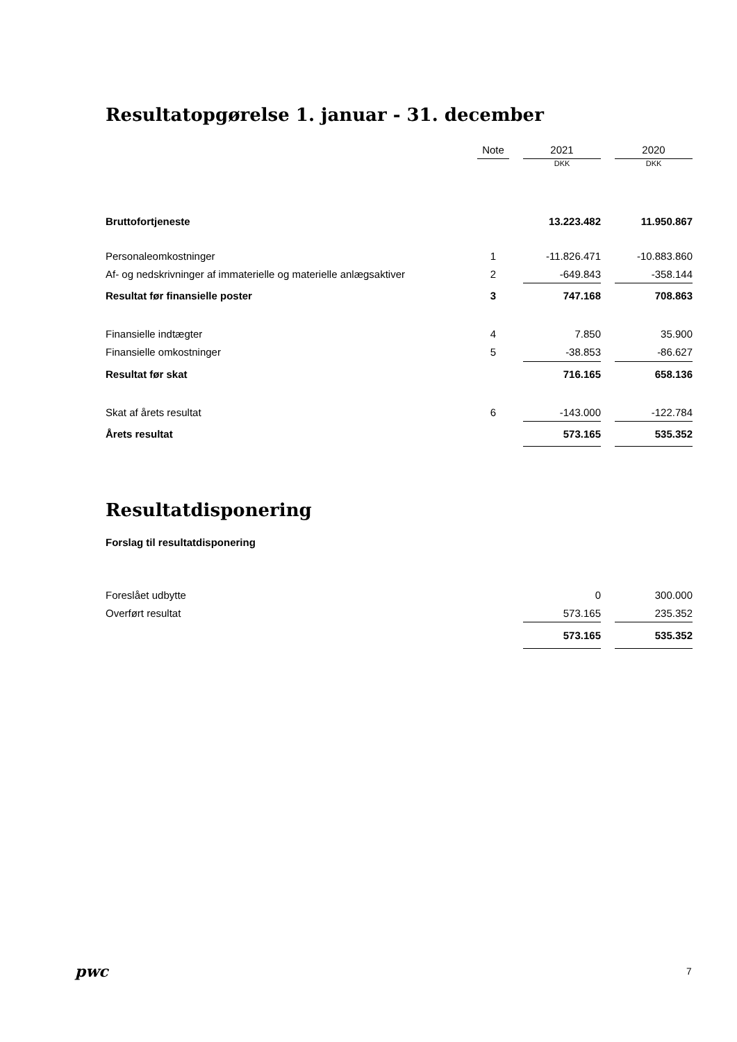Resultatopgørelse 1. januar - 31. december
| | Note | | 2021 | | 2020 |
| | | | DKK | | DKK |
| Bruttofortjeneste | | | 13.223.482 | | 11.950.867 |
| Personaleomkostninger | 1 | | -11.826.471 | | -10.883.860 |
| Af- og nedskrivninger af immaterielle og materielle anlægsaktiver | 2 | | -649.843 | | -358.144 |
| Resultat før finansielle poster | 3 | | 747.168 | | 708.863 |
| Finansielle indtægter | 4 | | 7.850 | | 35.900 |
| Finansielle omkostninger | 5 | | -38.853 | | -86.627 |
| Resultat før skat | | | 716.165 | | 658.136 |
| Skat af årets resultat | 6 | | -143.000 | | -122.784 |
| Årets resultat | | | 573.165 | | 535.352 |
Resultatdisponering
| Forslag til resultatdisponering | | | | | |
| Foreslået udbytte | | | 0 | | 300.000 |
| Overført resultat | | | 573.165 | | 235.352 |
| | | | 573.165 | | 535.352 |
pwc 7